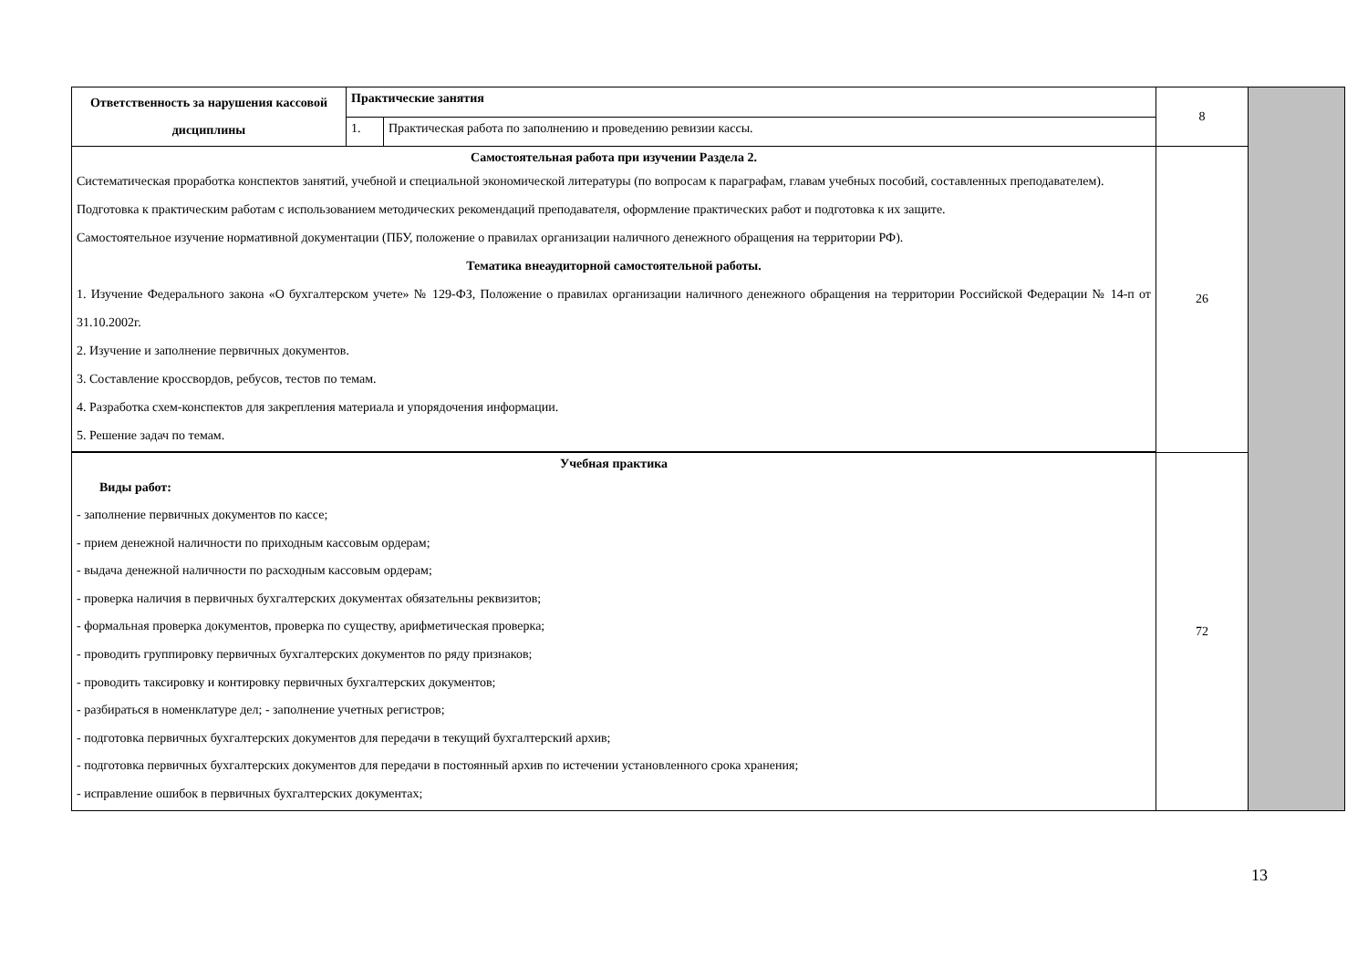| Ответственность за нарушения кассовой дисциплины | Практические занятия | | 8 | |
| | 1. | Практическая работа по заполнению и проведению ревизии кассы. | | |
| Самостоятельная работа при изучении Раздела 2. Систематическая проработка конспектов занятий, учебной и специальной экономической литературы (по вопросам к параграфам, главам учебных пособий, составленных преподавателем). Подготовка к практическим работам с использованием методических рекомендаций преподавателя, оформление практических работ и подготовка к их защите. Самостоятельное изучение нормативной документации (ПБУ, положение о правилах организации наличного денежного обращения на территории РФ). Тематика внеаудиторной самостоятельной работы. 1. Изучение Федерального закона «О бухгалтерском учете» № 129-ФЗ, Положение о правилах организации наличного денежного обращения на территории Российской Федерации № 14-п от 31.10.2002г. 2. Изучение и заполнение первичных документов. 3. Составление кроссвордов, ребусов, тестов по темам. 4. Разработка схем-конспектов для закрепления материала и упорядочения информации. 5. Решение задач по темам. | | | 26 | |
| Учебная практика Виды работ: - заполнение первичных документов по кассе; - прием денежной наличности по приходным кассовым ордерам; - выдача денежной наличности по расходным кассовым ордерам; - проверка наличия в первичных бухгалтерских документах обязательны реквизитов; - формальная проверка документов, проверка по существу, арифметическая проверка; - проводить группировку первичных бухгалтерских документов по ряду признаков; - проводить таксировку и контировку первичных бухгалтерских документов; - разбираться в номенклатуре дел; - заполнение учетных регистров; - подготовка первичных бухгалтерских документов для передачи в текущий бухгалтерский архив; - подготовка первичных бухгалтерских документов для передачи в постоянный архив по истечении установленного срока хранения; - исправление ошибок в первичных бухгалтерских документах; | | | 72 | |
13